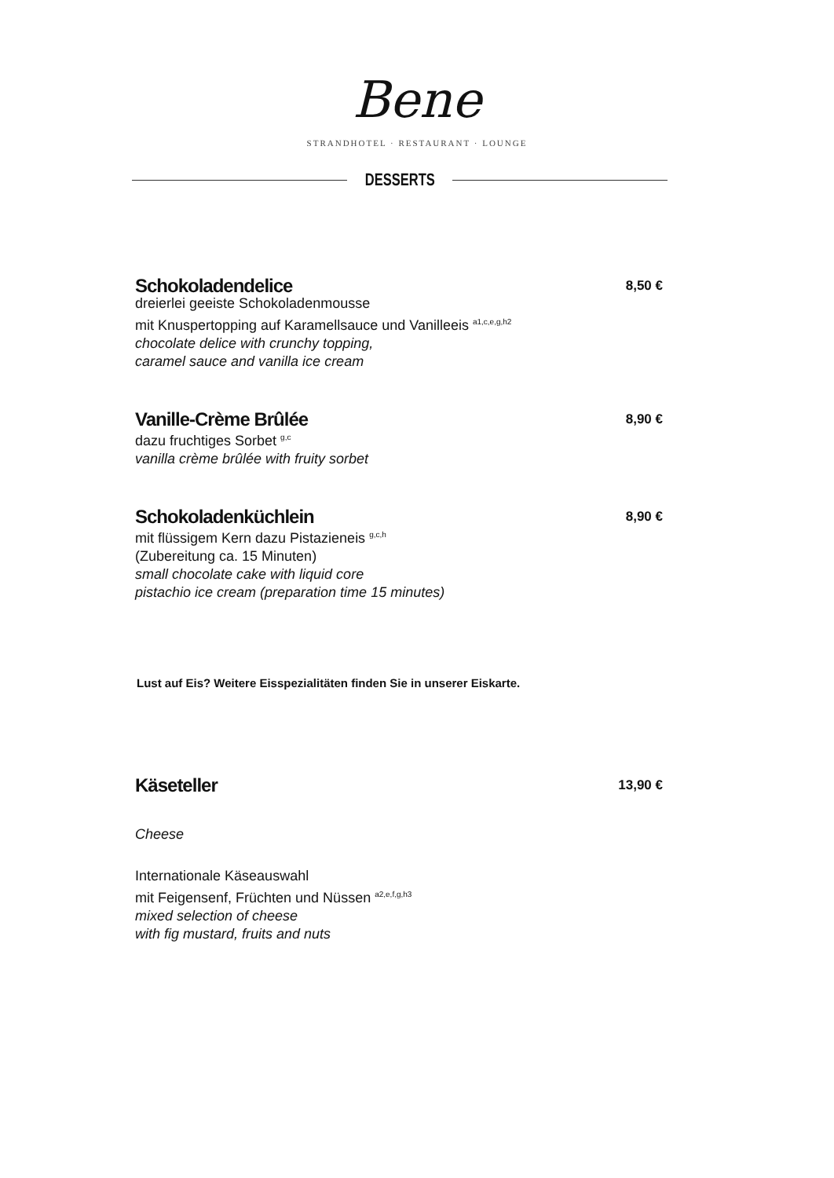Bene
STRANDHOTEL · RESTAURANT · LOUNGE
DESSERTS
Schokoladendelice 8,50 €
dreierlei geeiste Schokoladenmousse
mit Knuspertopping auf Karamellsauce und Vanilleeis <sup>a1,c,e,g,h2</sup>
chocolate delice with crunchy topping,
caramel sauce and vanilla ice cream
Vanille-Crème Brûlée 8,90 €
dazu fruchtiges Sorbet <sup>g,c</sup>
vanilla crème brûlée with fruity sorbet
Schokoladenküchlein 8,90 €
mit flüssigem Kern dazu Pistazieneis <sup>g,c,h</sup>
(Zubereitung ca. 15 Minuten)
small chocolate cake with liquid core
pistachio ice cream (preparation time 15 minutes)
Lust auf Eis? Weitere Eisspezialitäten finden Sie in unserer Eiskarte.
Käseteller 13,90 €
Cheese
Internationale Käseauswahl
mit Feigensenf, Früchten und Nüssen <sup>a2,e,f,g,h3</sup>
mixed selection of cheese
with fig mustard, fruits and nuts